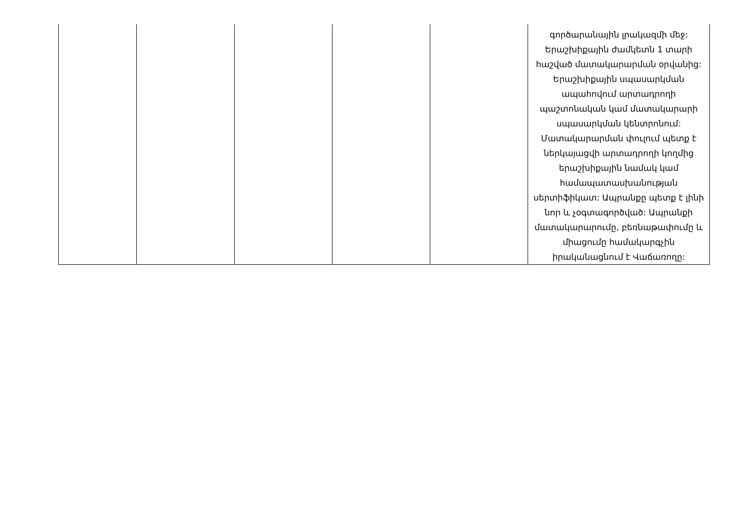| | | | | | գործարանային լրակազմի մեջ: Երաշխիքային ժամկետն 1 տարի հաշված մատակարարման օրվանից: Երաշխիքային սպասարկման ապահովում արտադրողի պաշտոնական կամ մատակարարի սպասարկման կենտրոնում: Մատակարարման փուլում պետք է ներկայացվի արտադրողի կողմից երաշխիքային նամակ կամ համապատասխանության սերտիֆիկատ: Ապրանքը պետք է լինի նոր և չօգտագործված: Ապրանքի մատակարարումը, բեռնաթափումը և միացումը համակարգչին իրականացնում է Վաճառողը: |